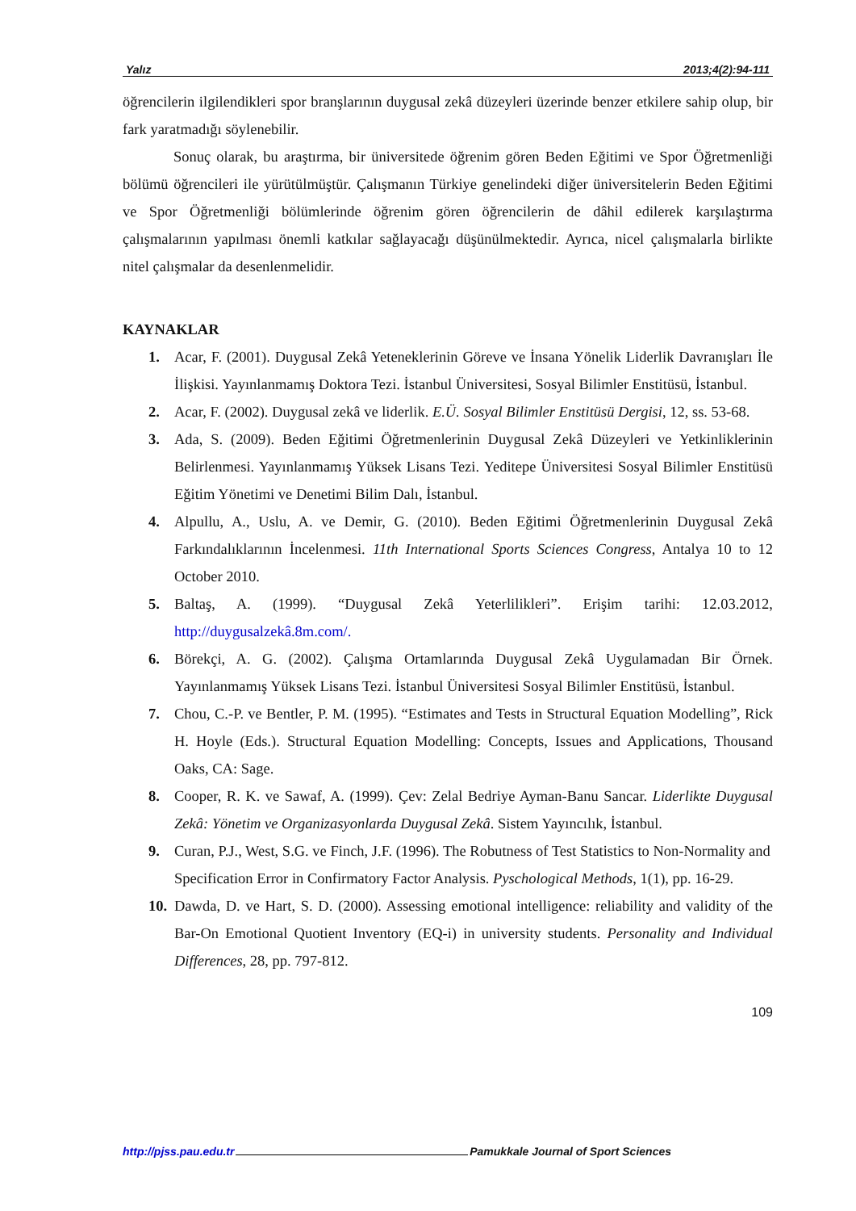Yalız 2013;4(2):94-111
öğrencilerin ilgilendikleri spor branşlarının duygusal zekâ düzeyleri üzerinde benzer etkilere sahip olup, bir fark yaratmadığı söylenebilir.
Sonuç olarak, bu araştırma, bir üniversitede öğrenim gören Beden Eğitimi ve Spor Öğretmenliği bölümü öğrencileri ile yürütülmüştür. Çalışmanın Türkiye genelindeki diğer üniversitelerin Beden Eğitimi ve Spor Öğretmenliği bölümlerinde öğrenim gören öğrencilerin de dâhil edilerek karşılaştırma çalışmalarının yapılması önemli katkılar sağlayacağı düşünülmektedir. Ayrıca, nicel çalışmalarla birlikte nitel çalışmalar da desenlenmelidir.
KAYNAKLAR
1. Acar, F. (2001). Duygusal Zekâ Yeteneklerinin Göreve ve İnsana Yönelik Liderlik Davranışları İle İlişkisi. Yayınlanmamış Doktora Tezi. İstanbul Üniversitesi, Sosyal Bilimler Enstitüsü, İstanbul.
2. Acar, F. (2002). Duygusal zekâ ve liderlik. E.Ü. Sosyal Bilimler Enstitüsü Dergisi, 12, ss. 53-68.
3. Ada, S. (2009). Beden Eğitimi Öğretmenlerinin Duygusal Zekâ Düzeyleri ve Yetkinliklerinin Belirlenmesi. Yayınlanmamış Yüksek Lisans Tezi. Yeditepe Üniversitesi Sosyal Bilimler Enstitüsü Eğitim Yönetimi ve Denetimi Bilim Dalı, İstanbul.
4. Alpullu, A., Uslu, A. ve Demir, G. (2010). Beden Eğitimi Öğretmenlerinin Duygusal Zekâ Farkındalıklarının İncelenmesi. 11th International Sports Sciences Congress, Antalya 10 to 12 October 2010.
5. Baltaş, A. (1999). “Duygusal Zekâ Yeterlilikleri”. Erişim tarihi: 12.03.2012, http://duygusalzekâ.8m.com/.
6. Börekçi, A. G. (2002). Çalışma Ortamlarında Duygusal Zekâ Uygulamadan Bir Örnek. Yayınlanmamış Yüksek Lisans Tezi. İstanbul Üniversitesi Sosyal Bilimler Enstitüsü, İstanbul.
7. Chou, C.-P. ve Bentler, P. M. (1995). “Estimates and Tests in Structural Equation Modelling”, Rick H. Hoyle (Eds.). Structural Equation Modelling: Concepts, Issues and Applications, Thousand Oaks, CA: Sage.
8. Cooper, R. K. ve Sawaf, A. (1999). Çev: Zelal Bedriye Ayman-Banu Sancar. Liderlikte Duygusal Zekâ: Yönetim ve Organizasyonlarda Duygusal Zekâ. Sistem Yayıncılık, İstanbul.
9. Curan, P.J., West, S.G. ve Finch, J.F. (1996). The Robutness of Test Statistics to Non-Normality and Specification Error in Confirmatory Factor Analysis. Pyschological Methods, 1(1), pp. 16-29.
10. Dawda, D. ve Hart, S. D. (2000). Assessing emotional intelligence: reliability and validity of the Bar-On Emotional Quotient Inventory (EQ-i) in university students. Personality and Individual Differences, 28, pp. 797-812.
109
http://pjss.pau.edu.tr Pamukkale Journal of Sport Sciences